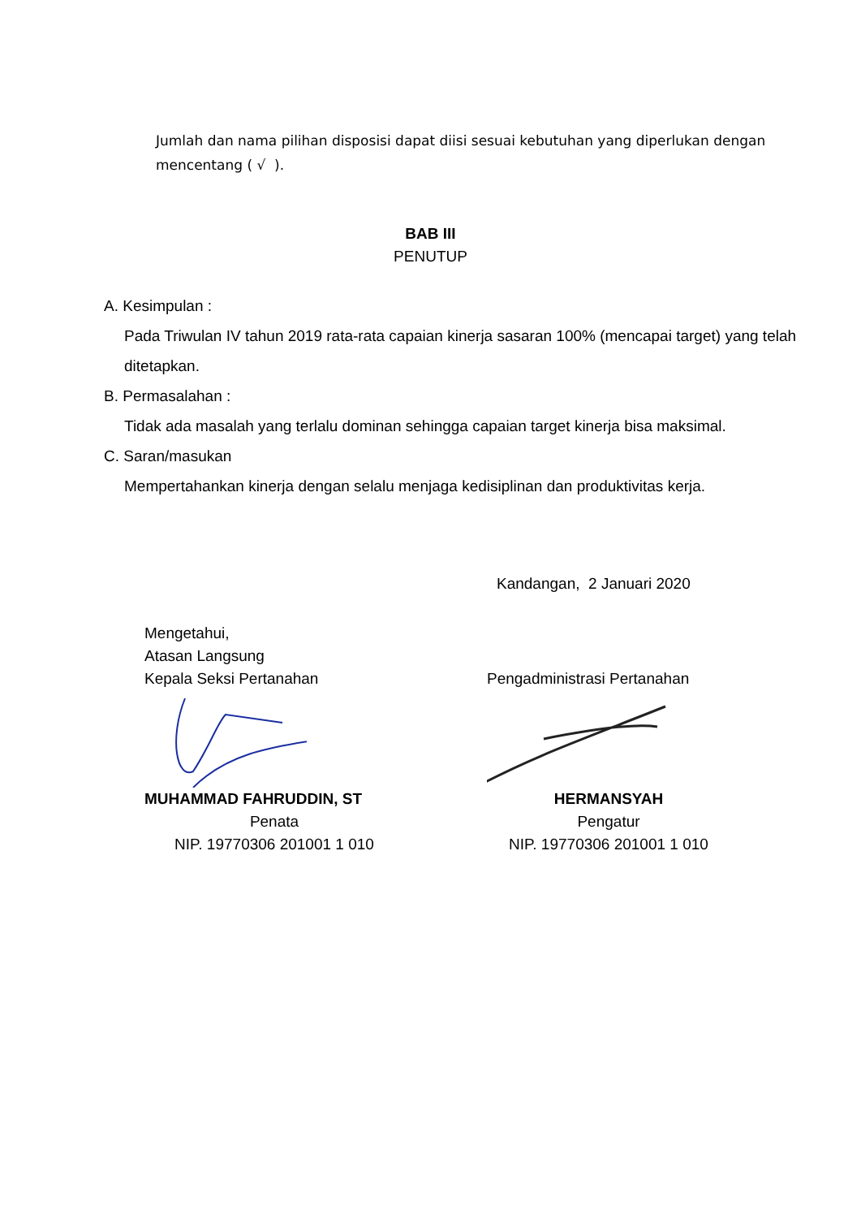Jumlah dan nama pilihan disposisi dapat diisi sesuai kebutuhan yang diperlukan dengan mencentang ( √ ).
BAB III
PENUTUP
A. Kesimpulan :
Pada Triwulan IV tahun 2019 rata-rata capaian kinerja sasaran 100% (mencapai target) yang telah ditetapkan.
B. Permasalahan :
Tidak ada masalah yang terlalu dominan sehingga capaian target kinerja bisa maksimal.
C. Saran/masukan
Mempertahankan kinerja dengan selalu menjaga kedisiplinan dan produktivitas kerja.
Kandangan, 2 Januari 2020
Mengetahui,
Atasan Langsung
Kepala Seksi Pertanahan
MUHAMMAD FAHRUDDIN, ST
Penata
NIP. 19770306 201001 1 010
Pengadministrasi Pertanahan
HERMANSYAH
Pengatur
NIP. 19770306 201001 1 010